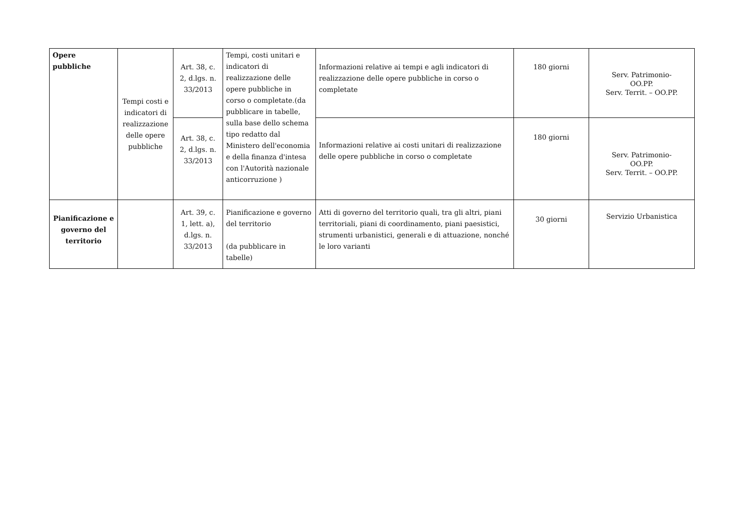| Opere pubbliche | Tempi costi e indicatori di realizzazione delle opere pubbliche | Art. 38, c. 2, d.lgs. n. 33/2013 | Tempi, costi unitari e indicatori di realizzazione delle opere pubbliche in corso o completate.(da pubblicare in tabelle, sulla base dello schema tipo redatto dal Ministero dell'economia e della finanza d'intesa con l'Autorità nazionale anticorruzione ) | Informazioni relative ai tempi e agli indicatori di realizzazione delle opere pubbliche in corso o completate | 180 giorni | Serv. Patrimonio- OO.PP. Serv. Territ. – OO.PP. |
| | | Art. 38, c. 2, d.lgs. n. 33/2013 | | Informazioni relative ai costi unitari di realizzazione delle opere pubbliche in corso o completate | 180 giorni | Serv. Patrimonio- OO.PP. Serv. Territ. – OO.PP. |
| Pianificazione e governo del territorio | | Art. 39, c. 1, lett. a), d.lgs. n. 33/2013 | Pianificazione e governo del territorio (da pubblicare in tabelle) | Atti di governo del territorio quali, tra gli altri, piani territoriali, piani di coordinamento, piani paesistici, strumenti urbanistici, generali e di attuazione, nonché le loro varianti | 30 giorni | Servizio Urbanistica |